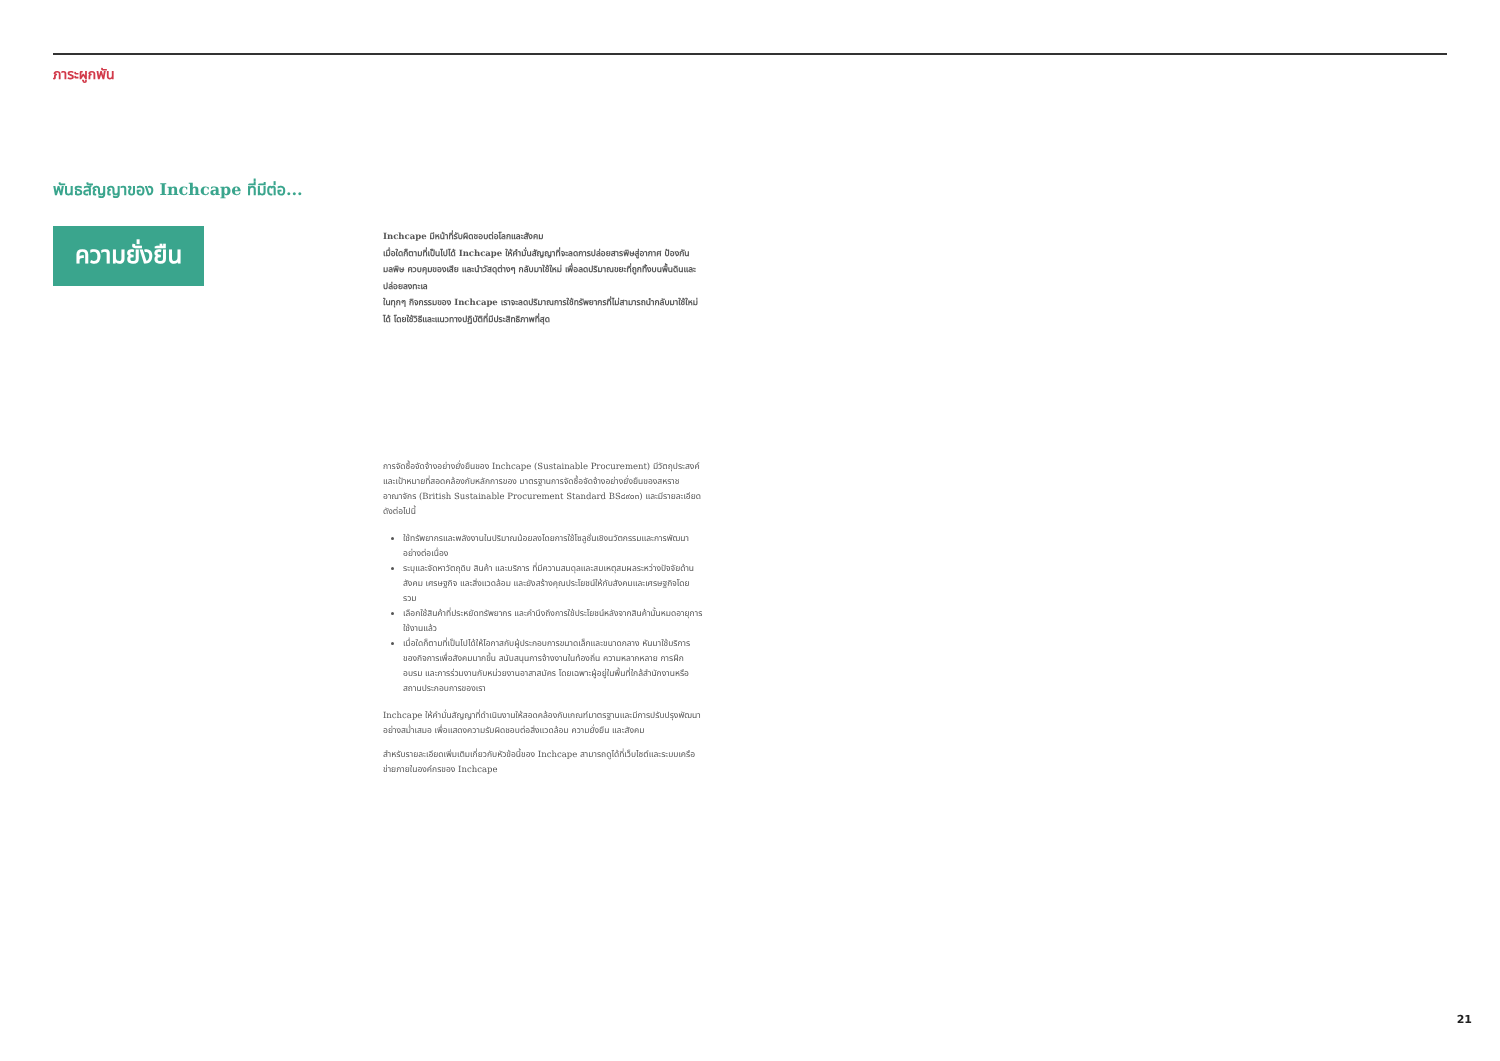ภาระผูกพัน
พันธสัญญาของ Inchcape ที่มีต่อ...
ความยั่งยืน
Inchcape มีหน้าที่รับผิดชอบต่อโลกและสังคม
เมื่อใดก็ตามที่เป็นไปได้ Inchcape ให้คำมั่นสัญญาที่จะลดการปล่อยสารพิษสู่อากาศ ป้องกันมลพิษ ควบคุมของเสีย และนำวัสดุต่างๆ กลับมาใช้ใหม่ เพื่อลดปริมาณขยะที่ถูกทิ้งบนพื้นดินและปล่อยลงทะเล
ในทุกๆ กิจกรรมของ Inchcape เราจะลดปริมาณการใช้ทรัพยากรที่ไม่สามารถนำกลับมาใช้ใหม่ได้ โดยใช้วิธีและแนวทางปฏิบัติที่มีประสิทธิภาพที่สุด
การจัดซื้อจัดจ้างอย่างยั่งยืนของ Inchcape (Sustainable Procurement) มีวัตถุประสงค์และเป้าหมายที่สอดคล้องกับหลักการของ มาตรฐานการจัดซื้อจัดจ้างอย่างยั่งยืนของสหราชอาณาจักร (British Sustainable Procurement Standard BS๘๙๐๓) และมีรายละเอียด ดังต่อไปนี้
ใช้ทรัพยากรและพลังงานในปริมาณน้อยลงโดยการใช้โซลูชั่นเชิงนวัตกรรมและการพัฒนาอย่างต่อเนื่อง
ระบุและจัดหาวัตถุดิบ สินค้า และบริการ ที่มีความสมดุลและสมเหตุสมผลระหว่างปัจจัยด้านสังคม เศรษฐกิจ และสิ่งแวดล้อม และยังสร้างคุณประโยชน์ให้กับสังคมและเศรษฐกิจโดยรวม
เลือกใช้สินค้าที่ประหยัดทรัพยากร และคำนึงถึงการใช้ประโยชน์หลังจากสินค้านั้นหมดอายุการใช้งานแล้ว
เมื่อใดก็ตามที่เป็นไปได้ให้โอกาสกับผู้ประกอบการขนาดเล็กและขนาดกลาง หันมาใช้บริการของกิจการเพื่อสังคมมากขึ้น สนับสนุนการจ้างงานในท้องถิ่น ความหลากหลาย การฝึกอบรม และการร่วมงานกับหน่วยงานอาสาสมัคร โดยเฉพาะผู้อยู่ในพื้นที่ใกล้สำนักงานหรือสถานประกอบการของเรา
Inchcape ให้คำมั่นสัญญาที่ดำเนินงานให้สอดคล้องกับเกณฑ์มาตรฐานและมีการปรับปรุงพัฒนาอย่างสม่ำเสมอ เพื่อแสดงความรับผิดชอบต่อสิ่งแวดล้อม ความยั่งยืน และสังคม
สำหรับรายละเอียดเพิ่มเติมเกี่ยวกับหัวข้อนี้ของ Inchcape สามารถดูได้ที่เว็บไซต์และระบบเครือข่ายภายในองค์กรของ Inchcape
21